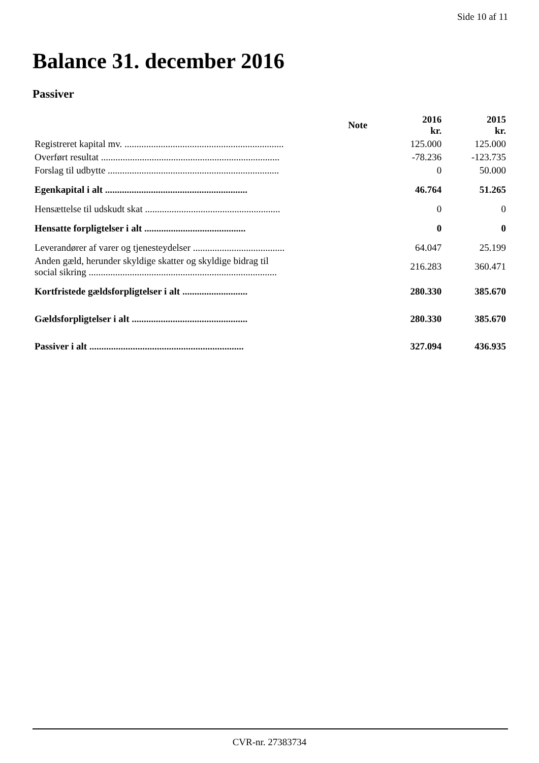Side 10 af 11
Balance 31. december 2016
Passiver
| | Note | 2016 kr. | 2015 kr. |
| --- | --- | --- | --- |
| Registreret kapital mv. .................................................................. | | 125.000 | 125.000 |
| Overført resultat .......................................................................... | | -78.236 | -123.735 |
| Forslag til udbytte ....................................................................... | | 0 | 50.000 |
| Egenkapital i alt ........................................................... | | 46.764 | 51.265 |
| Hensættelse til udskudt skat ........................................................ | | 0 | 0 |
| Hensatte forpligtelser i alt .......................................... | | 0 | 0 |
| Leverandører af varer og tjenesteydelser ...................................... | | 64.047 | 25.199 |
| Anden gæld, herunder skyldige skatter og skyldige bidrag til social sikring .............................................................................. | | 216.283 | 360.471 |
| Kortfristede gældsforpligtelser i alt ........................... | | 280.330 | 385.670 |
| Gældsforpligtelser i alt ................................................ | | 280.330 | 385.670 |
| Passiver i alt ................................................................ | | 327.094 | 436.935 |
CVR-nr. 27383734